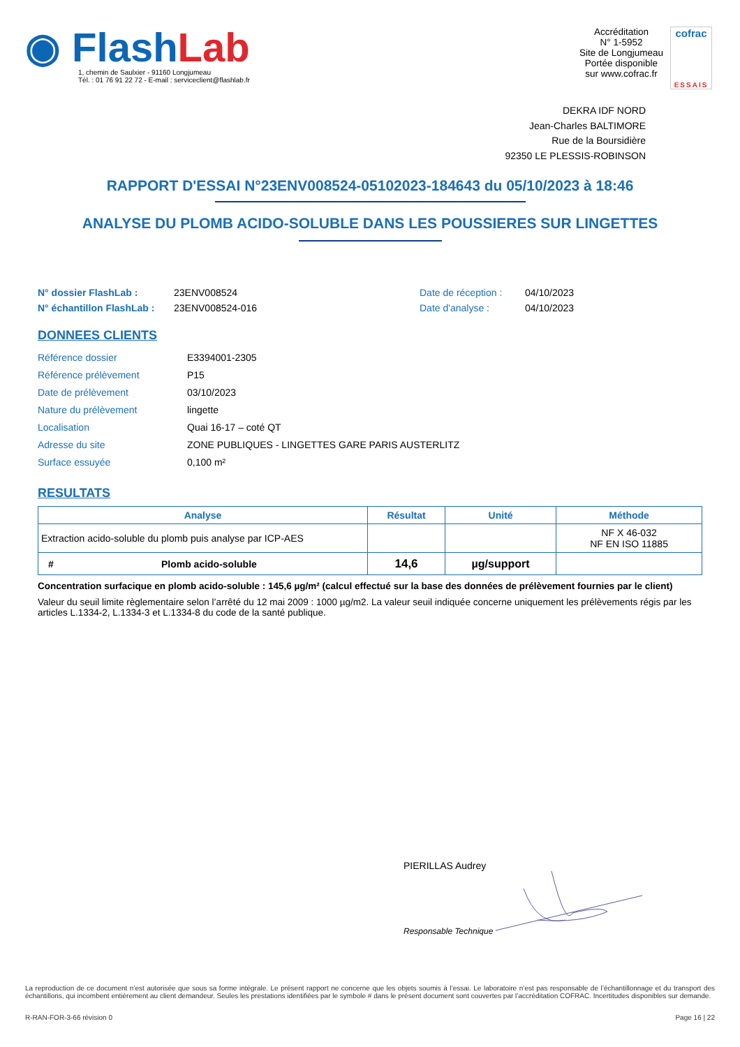◉ Flash Lab
1, chemin de Saulxier - 91160 Longjumeau
Tél. : 01 76 91 22 72 - E-mail : serviceclient@flashlab.fr
Accréditation
N° 1-5952
Site de Longjumeau
Portée disponible
sur www.cofrac.fr
cofrac
ESSAIS
DEKRA IDF NORD
Jean-Charles BALTIMORE
Rue de la Boursidière
92350 LE PLESSIS-ROBINSON
RAPPORT D'ESSAI N°23ENV008524-05102023-184643 du 05/10/2023 à 18:46
ANALYSE DU PLOMB ACIDO-SOLUBLE DANS LES POUSSIERES SUR LINGETTES
N° dossier FlashLab :
N° échantillon FlashLab :
23ENV008524
23ENV008524-016
Date de réception :
Date d'analyse :
04/10/2023
04/10/2023
DONNEES CLIENTS
| Référence dossier | E3394001-2305 |
| Référence prélèvement | P15 |
| Date de prélèvement | 03/10/2023 |
| Nature du prélèvement | lingette |
| Localisation | Quai 16-17 – coté QT |
| Adresse du site | ZONE PUBLIQUES - LINGETTES GARE PARIS AUSTERLITZ |
| Surface essuyée | 0,100 m² |
RESULTATS
| Analyse | Résultat | Unité | Méthode |
| --- | --- | --- | --- |
| Extraction acido-soluble du plomb puis analyse par ICP-AES | | | NF X 46-032 NF EN ISO 11885 |
| # Plomb acido-soluble | 14,6 | µg/support | |
Concentration surfacique en plomb acido-soluble : 145,6 µg/m² (calcul effectué sur la base des données de prélèvement fournies par le client)
Valeur du seuil limite règlementaire selon l’arrêté du 12 mai 2009 : 1000 µg/m2. La valeur seuil indiquée concerne uniquement les prélèvements régis par les articles L.1334-2, L.1334-3 et L.1334-8 du code de la santé publique.
PIERILLAS Audrey
Responsable Technique
La reproduction de ce document n’est autorisée que sous sa forme intégrale. Le présent rapport ne concerne que les objets soumis à l’essai. Le laboratoire n’est pas responsable de l’échantillonnage et du transport des échantillons, qui incombent entièrement au client demandeur. Seules les prestations identifiées par le symbole # dans le présent document sont couvertes par l’accréditation COFRAC. Incertitudes disponibles sur demande.
R-RAN-FOR-3-66 révision 0 Page 16 | 22